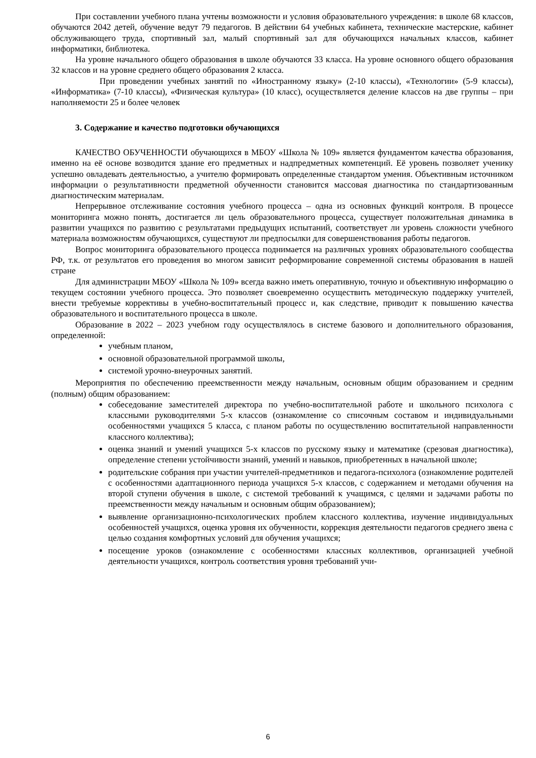При составлении учебного плана учтены возможности и условия образовательного учреждения: в школе 68 классов, обучаются 2042 детей, обучение ведут 79 педагогов. В действии 64 учебных кабинета, технические мастерские, кабинет обслуживающего труда, спортивный зал, малый спортивный зал для обучающихся начальных классов, кабинет информатики, библиотека.
На уровне начального общего образования в школе обучаются 33 класса. На уровне основного общего образования 32 классов и на уровне среднего общего образования 2 класса.
При проведении учебных занятий по «Иностранному языку» (2-10 классы), «Технологии» (5-9 классы), «Информатика» (7-10 классы), «Физическая культура» (10 класс), осуществляется деление классов на две группы – при наполняемости 25 и более человек
3. Содержание и качество подготовки обучающихся
КАЧЕСТВО ОБУЧЕННОСТИ обучающихся в МБОУ «Школа № 109» является фундаментом качества образования, именно на её основе возводится здание его предметных и надпредметных компетенций. Её уровень позволяет ученику успешно овладевать деятельностью, а учителю формировать определенные стандартом умения. Объективным источником информации о результативности предметной обученности становится массовая диагностика по стандартизованным диагностическим материалам.
Непрерывное отслеживание состояния учебного процесса – одна из основных функций контроля. В процессе мониторинга можно понять, достигается ли цель образовательного процесса, существует положительная динамика в развитии учащихся по развитию с результатами предыдущих испытаний, соответствует ли уровень сложности учебного материала возможностям обучающихся, существуют ли предпосылки для совершенствования работы педагогов.
Вопрос мониторинга образовательного процесса поднимается на различных уровнях образовательного сообщества РФ, т.к. от результатов его проведения во многом зависит реформирование современной системы образования в нашей стране
Для администрации МБОУ «Школа № 109» всегда важно иметь оперативную, точную и объективную информацию о текущем состоянии учебного процесса. Это позволяет своевременно осуществить методическую поддержку учителей, внести требуемые коррективы в учебно-воспитательный процесс и, как следствие, приводит к повышению качества образовательного и воспитательного процесса в школе.
Образование в 2022 – 2023 учебном году осуществлялось в системе базового и дополнительного образования, определенной:
учебным планом,
основной образовательной программой школы,
системой урочно-внеурочных занятий.
Мероприятия по обеспечению преемственности между начальным, основным общим образованием и средним (полным) общим образованием:
собеседование заместителей директора по учебно-воспитательной работе и школьного психолога с классными руководителями 5-х классов (ознакомление со списочным составом и индивидуальными особенностями учащихся 5 класса, с планом работы по осуществлению воспитательной направленности классного коллектива);
оценка знаний и умений учащихся 5-х классов по русскому языку и математике (срезовая диагностика), определение степени устойчивости знаний, умений и навыков, приобретенных в начальной школе;
родительские собрания при участии учителей-предметников и педагога-психолога (ознакомление родителей с особенностями адаптационного периода учащихся 5-х классов, с содержанием и методами обучения на второй ступени обучения в школе, с системой требований к учащимся, с целями и задачами работы по преемственности между начальным и основным общим образованием);
выявление организационно-психологических проблем классного коллектива, изучение индивидуальных особенностей учащихся, оценка уровня их обученности, коррекция деятельности педагогов среднего звена с целью создания комфортных условий для обучения учащихся;
посещение уроков (ознакомление с особенностями классных коллективов, организацией учебной деятельности учащихся, контроль соответствия уровня требований учи-
6